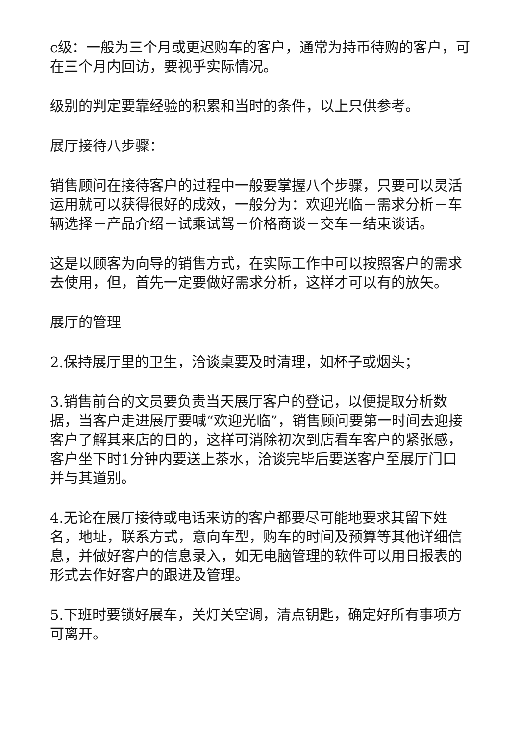c级：一般为三个月或更迟购车的客户，通常为持币待购的客户，可在三个月内回访，要视乎实际情况。
级别的判定要靠经验的积累和当时的条件，以上只供参考。
展厅接待八步骤：
销售顾问在接待客户的过程中一般要掌握八个步骤，只要可以灵活运用就可以获得很好的成效，一般分为：欢迎光临－需求分析－车辆选择－产品介绍－试乘试驾－价格商谈－交车－结束谈话。
这是以顾客为向导的销售方式，在实际工作中可以按照客户的需求去使用，但，首先一定要做好需求分析，这样才可以有的放矢。
展厅的管理
2.保持展厅里的卫生，洽谈桌要及时清理，如杯子或烟头；
3.销售前台的文员要负责当天展厅客户的登记，以便提取分析数据，当客户走进展厅要喊“欢迎光临”，销售顾问要第一时间去迎接客户了解其来店的目的，这样可消除初次到店看车客户的紧张感，客户坐下时1分钟内要送上茶水，洽谈完毕后要送客户至展厅门口并与其道别。
4.无论在展厅接待或电话来访的客户都要尽可能地要求其留下姓名，地址，联系方式，意向车型，购车的时间及预算等其他详细信息，并做好客户的信息录入，如无电脑管理的软件可以用日报表的形式去作好客户的跟进及管理。
5.下班时要锁好展车，关灯关空调，清点钥匙，确定好所有事项方可离开。